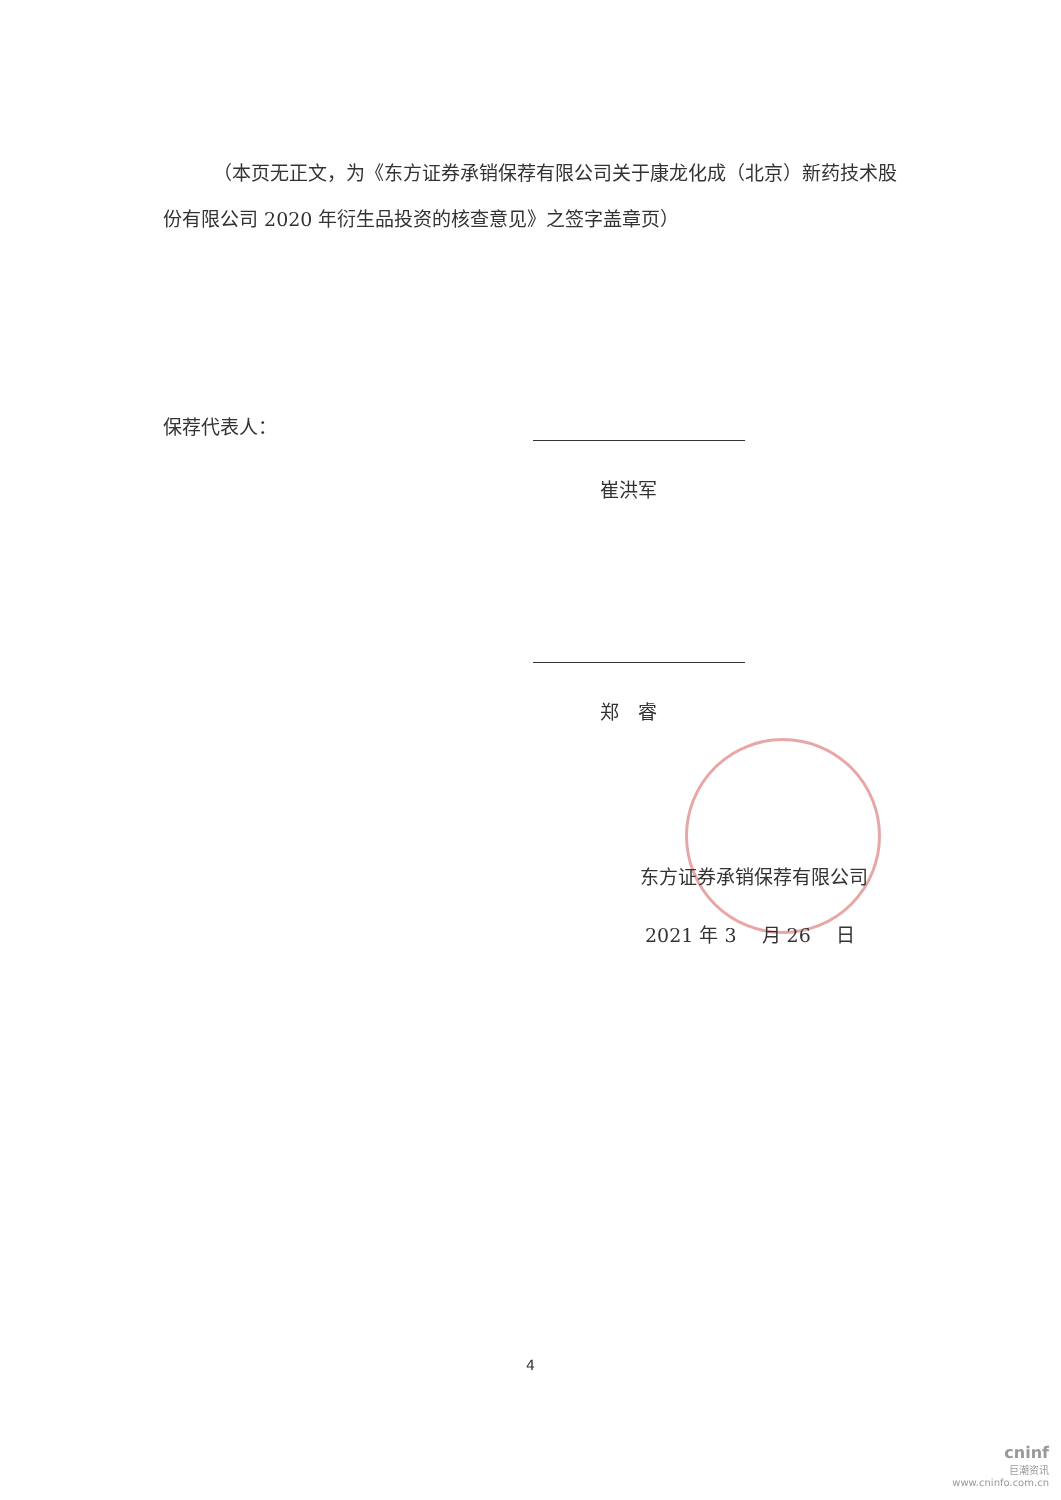（本页无正文，为《东方证券承销保荐有限公司关于康龙化成（北京）新药技术股份有限公司 2020 年衍生品投资的核查意见》之签字盖章页）
保荐代表人：
崔洪军
郑　睿
东方证券承销保荐有限公司
2021 年 3 　月 26 　日
4
cninf
巨潮资讯
www.cninfo.com.cn